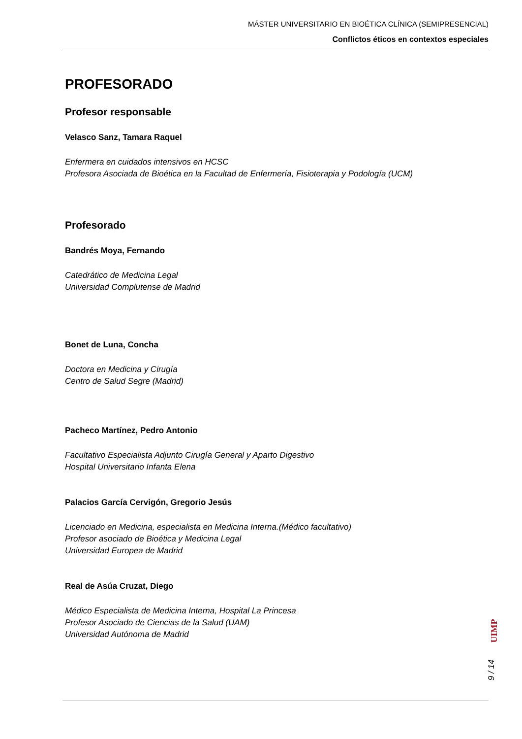MÁSTER UNIVERSITARIO EN BIOÉTICA CLÍNICA (SEMIPRESENCIAL)
Conflictos éticos en contextos especiales
PROFESORADO
Profesor responsable
Velasco Sanz, Tamara Raquel
Enfermera en cuidados intensivos en HCSC
Profesora Asociada de Bioética en la Facultad de Enfermería, Fisioterapia y Podología (UCM)
Profesorado
Bandrés Moya, Fernando
Catedrático de Medicina Legal
Universidad Complutense de Madrid
Bonet de Luna, Concha
Doctora en Medicina y Cirugía
Centro de Salud Segre (Madrid)
Pacheco Martínez, Pedro Antonio
Facultativo Especialista Adjunto Cirugía General y Aparto Digestivo
Hospital Universitario Infanta Elena
Palacios García Cervigón, Gregorio Jesús
Licenciado en Medicina, especialista en Medicina Interna.(Médico facultativo)
Profesor asociado de Bioética y Medicina Legal
Universidad Europea de Madrid
Real de Asúa Cruzat, Diego
Médico Especialista de Medicina Interna, Hospital La Princesa
Profesor Asociado de Ciencias de la Salud (UAM)
Universidad Autónoma de Madrid
UIMP
9 / 14